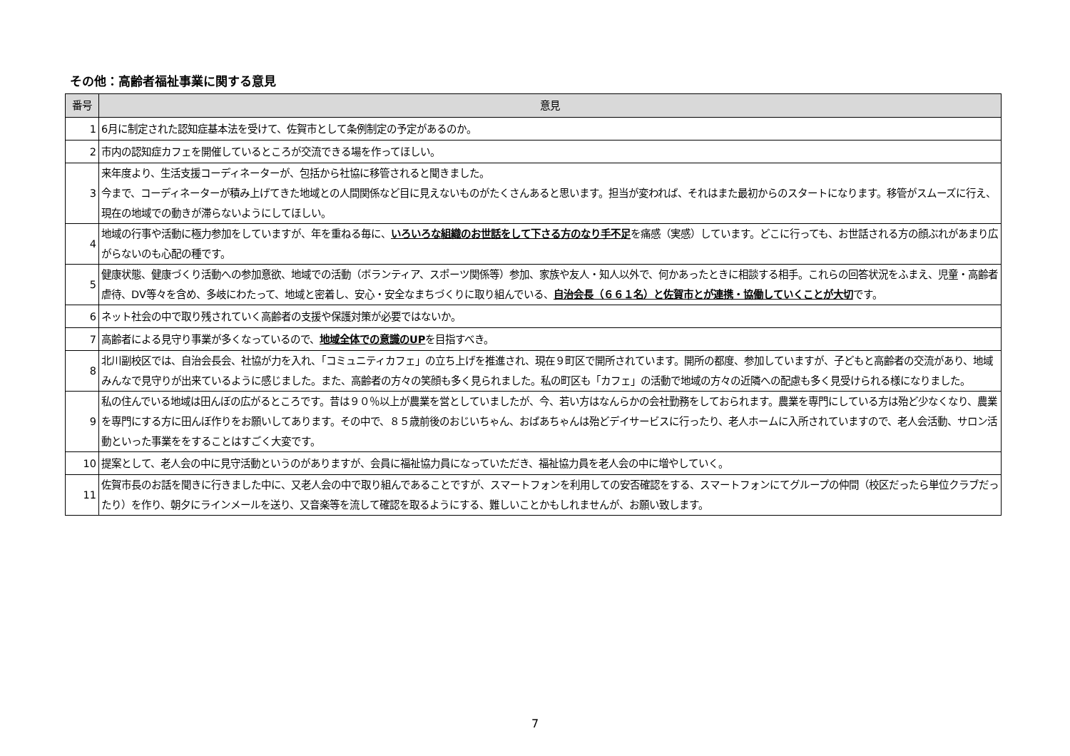その他：高齢者福祉事業に関する意見
| 番号 | 意見 |
| --- | --- |
| 1 | 6月に制定された認知症基本法を受けて、佐賀市として条例制定の予定があるのか。 |
| 2 | 市内の認知症カフェを開催しているところが交流できる場を作ってほしい。 |
| 3 | 来年度より、生活支援コーディネーターが、包括から社協に移管されると聞きました。 今まで、コーディネーターが積み上げてきた地域との人間関係など目に見えないものがたくさんあると思います。担当が変われば、それはまた最初からのスタートになります。移管がスムーズに行え、現在の地域での動きが滞らないようにしてほしい。 |
| 4 | 地域の行事や活動に極力参加をしていますが、年を重ねる毎に、 いろいろな組織のお世話をして下さる方のなり手不足 を痛感（実感）しています。どこに行っても、お世話される方の顔ぶれがあまり広がらないのも心配の種です。 |
| 5 | 健康状態、健康づくり活動への参加意欲、地域での活動（ボランティア、スポーツ関係等）参加、家族や友人・知人以外で、何かあったときに相談する相手。これらの回答状況をふまえ、児童・高齢者虐待、DV等々を含め、多岐にわたって、地域と密着し、安心・安全なまちづくりに取り組んでいる、 自治会長（６６１名）と佐賀市とが連携・協働していくことが大切 です。 |
| 6 | ネット社会の中で取り残されていく高齢者の支援や保護対策が必要ではないか。 |
| 7 | 高齢者による見守り事業が多くなっているので、 地域全体での意識のUP を目指すべき。 |
| 8 | 北川副校区では、自治会長会、社協が力を入れ、「コミュニティカフェ」の立ち上げを推進され、現在９町区で開所されています。開所の都度、参加していますが、子どもと高齢者の交流があり、地域みんなで見守りが出来ているように感じました。また、高齢者の方々の笑顔も多く見られました。私の町区も「カフェ」の活動で地域の方々の近隣への配慮も多く見受けられる様になりました。 |
| 9 | 私の住んでいる地域は田んぼの広がるところです。昔は９０％以上が農業を営としていましたが、今、若い方はなんらかの会社勤務をしておられます。農業を専門にしている方は殆ど少なくなり、農業を専門にする方に田んぼ作りをお願いしてあります。その中で、８５歳前後のおじいちゃん、おばあちゃんは殆どデイサービスに行ったり、老人ホームに入所されていますので、老人会活動、サロン活動といった事業ををすることはすごく大変です。 |
| 10 | 提案として、老人会の中に見守活動というのがありますが、会員に福祉協力員になっていただき、福祉協力員を老人会の中に増やしていく。 |
| 11 | 佐賀市長のお話を聞きに行きました中に、又老人会の中で取り組んであることですが、スマートフォンを利用しての安否確認をする、スマートフォンにてグループの仲間（校区だったら単位クラブだったり）を作り、朝夕にラインメールを送り、又音楽等を流して確認を取るようにする、難しいことかもしれませんが、お願い致します。 |
7